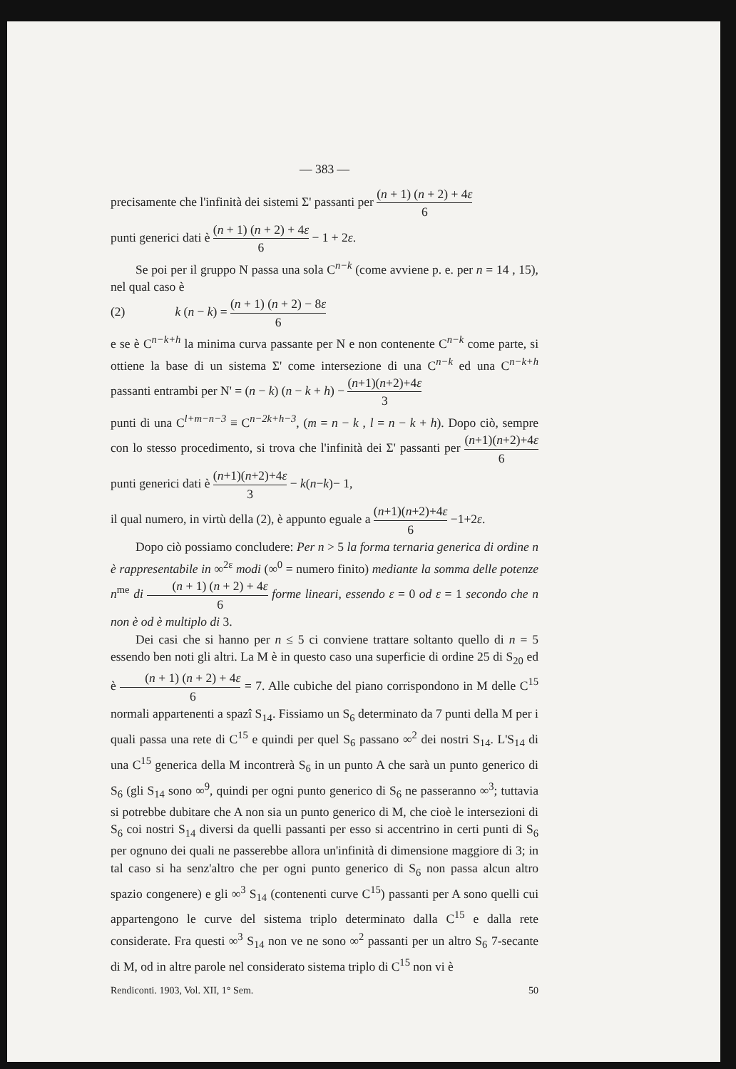— 383 —
precisamente che l'infinità dei sistemi Σ' passanti per (n + 1) (n + 2) + 4ε 6
punti generici dati è (n + 1) (n + 2) + 4ε 6 − 1 + 2ε.
Se poi per il gruppo N passa una sola C<sup>n−k</sup> (come avviene p. e. per n = 14 , 15), nel qual caso è
(2) k (n − k) = (n + 1) (n + 2) − 8ε 6
e se è C<sup>n−k+h</sup> la minima curva passante per N e non contenente C<sup>n−k</sup> come parte, si ottiene la base di un sistema Σ' come intersezione di una C<sup>n−k</sup> ed una C<sup>n−k+h</sup> passanti entrambi per N' = (n − k) (n − k + h) − (n+1)(n+2)+4ε 3
punti di una C<sup>l+m−n−3</sup> ≡ C<sup>n−2k+h−3</sup>, (m = n − k , l = n − k + h). Dopo ciò, sempre con lo stesso procedimento, si trova che l'infinità dei Σ' passanti per (n+1)(n+2)+4ε 6 punti generici dati è (n+1)(n+2)+4ε 3 − k(n−k)− 1,
il qual numero, in virtù della (2), è appunto eguale a (n+1)(n+2)+4ε 6 −1+2ε.
Dopo ciò possiamo concludere: Per n > 5 la forma ternaria generica di ordine n è rappresentabile in ∞<sup>2ε</sup> modi (∞<sup>0</sup> = numero finito) mediante la somma delle potenze n<sup>me</sup> di (n + 1) (n + 2) + 4ε 6 forme lineari, essendo ε = 0 od ε = 1 secondo che n non è od è multiplo di 3.
Dei casi che si hanno per n ≤ 5 ci conviene trattare soltanto quello di n = 5 essendo ben noti gli altri. La M è in questo caso una superficie di ordine 25 di S<sub>20</sub> ed è (n + 1) (n + 2) + 4ε 6 = 7. Alle cubiche del piano corrispondono in M delle C<sup>15</sup> normali appartenenti a spazî S<sub>14</sub>. Fissiamo un S<sub>6</sub> determinato da 7 punti della M per i quali passa una rete di C<sup>15</sup> e quindi per quel S<sub>6</sub> passano ∞<sup>2</sup> dei nostri S<sub>14</sub>. L'S<sub>14</sub> di una C<sup>15</sup> generica della M incontrerà S<sub>6</sub> in un punto A che sarà un punto generico di S<sub>6</sub> (gli S<sub>14</sub> sono ∞<sup>9</sup>, quindi per ogni punto generico di S<sub>6</sub> ne passeranno ∞<sup>3</sup>; tuttavia si potrebbe dubitare che A non sia un punto generico di M, che cioè le intersezioni di S<sub>6</sub> coi nostri S<sub>14</sub> diversi da quelli passanti per esso si accentrino in certi punti di S<sub>6</sub> per ognuno dei quali ne passerebbe allora un'infinità di dimensione maggiore di 3; in tal caso si ha senz'altro che per ogni punto generico di S<sub>6</sub> non passa alcun altro spazio congenere) e gli ∞<sup>3</sup> S<sub>14</sub> (contenenti curve C<sup>15</sup>) passanti per A sono quelli cui appartengono le curve del sistema triplo determinato dalla C<sup>15</sup> e dalla rete considerate. Fra questi ∞<sup>3</sup> S<sub>14</sub> non ve ne sono ∞<sup>2</sup> passanti per un altro S<sub>6</sub> 7-secante di M, od in altre parole nel considerato sistema triplo di C<sup>15</sup> non vi è
Rendiconti. 1903, Vol. XII, 1° Sem. 50